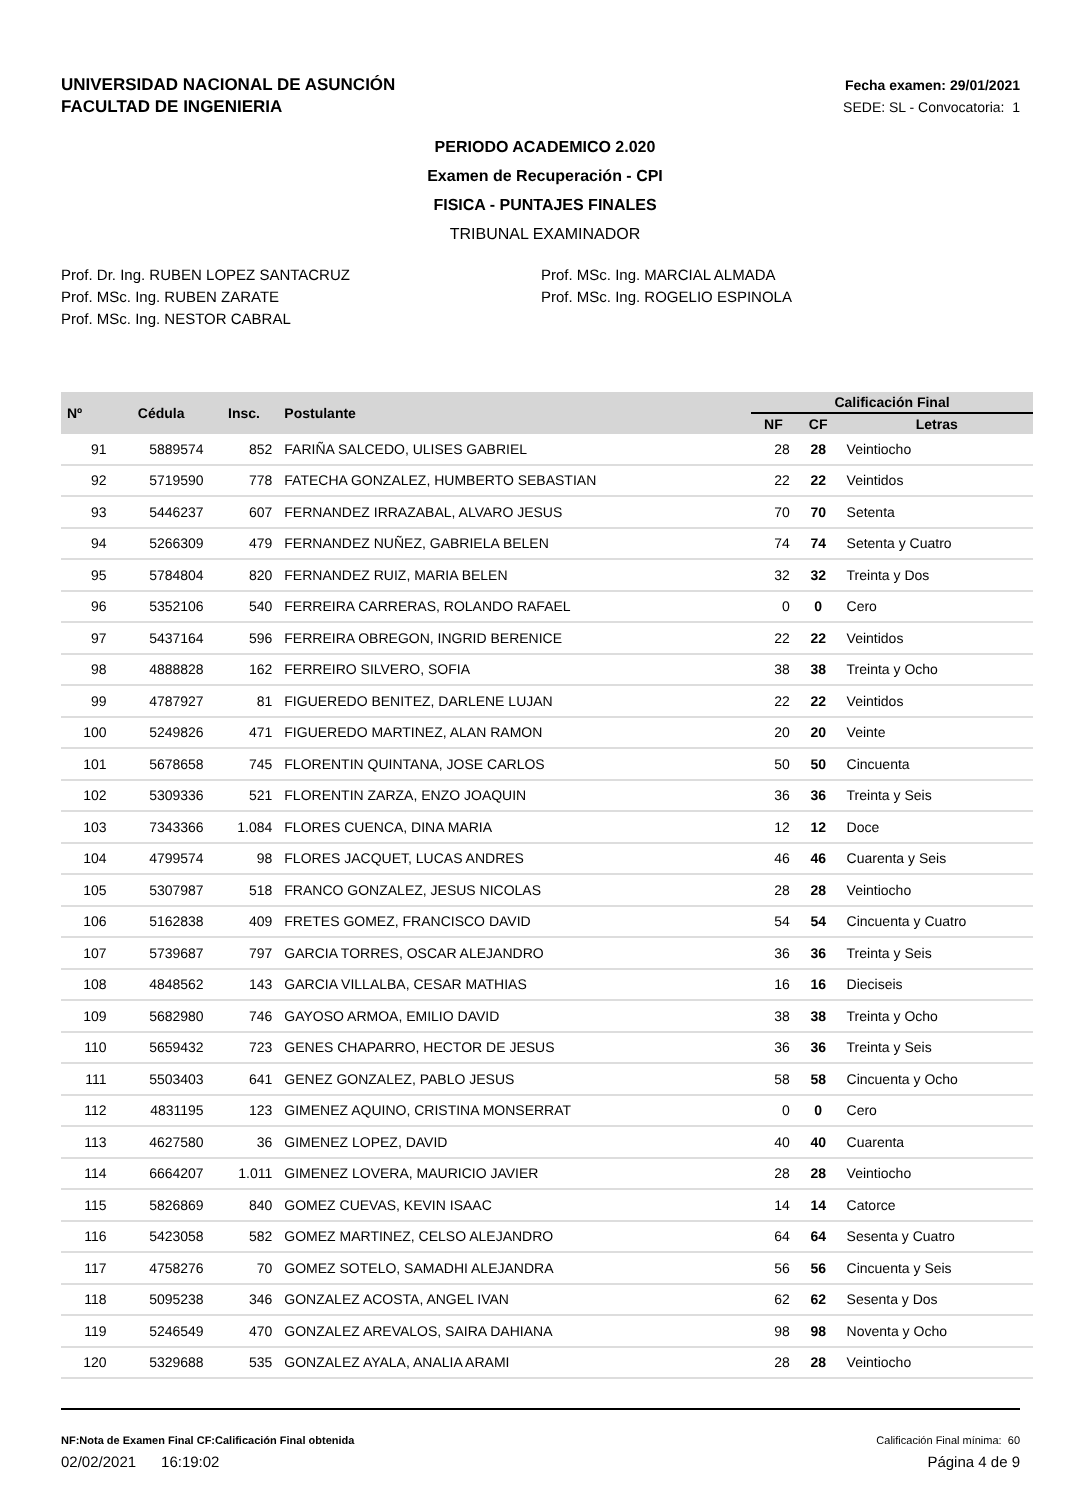UNIVERSIDAD NACIONAL DE ASUNCIÓN
FACULTAD DE INGENIERIA
Fecha examen: 29/01/2021
SEDE: SL - Convocatoria: 1
PERIODO ACADEMICO 2.020
Examen de Recuperación - CPI
FISICA - PUNTAJES FINALES
TRIBUNAL EXAMINADOR
Prof. Dr. Ing. RUBEN LOPEZ SANTACRUZ
Prof. MSc. Ing. RUBEN ZARATE
Prof. MSc. Ing. NESTOR CABRAL
Prof. MSc. Ing. MARCIAL ALMADA
Prof. MSc. Ing. ROGELIO ESPINOLA
| Nº | Cédula | Insc. | Postulante | Calificación Final | | |
| --- | --- | --- | --- | --- | --- | --- |
| | | | | NF | CF | Letras |
| 91 | 5889574 | 852 | FARIÑA SALCEDO, ULISES GABRIEL | 28 | 28 | Veintiocho |
| 92 | 5719590 | 778 | FATECHA GONZALEZ, HUMBERTO SEBASTIAN | 22 | 22 | Veintidos |
| 93 | 5446237 | 607 | FERNANDEZ IRRAZABAL, ALVARO JESUS | 70 | 70 | Setenta |
| 94 | 5266309 | 479 | FERNANDEZ NUÑEZ, GABRIELA BELEN | 74 | 74 | Setenta y Cuatro |
| 95 | 5784804 | 820 | FERNANDEZ RUIZ, MARIA BELEN | 32 | 32 | Treinta y Dos |
| 96 | 5352106 | 540 | FERREIRA CARRERAS, ROLANDO RAFAEL | 0 | 0 | Cero |
| 97 | 5437164 | 596 | FERREIRA OBREGON, INGRID BERENICE | 22 | 22 | Veintidos |
| 98 | 4888828 | 162 | FERREIRO SILVERO, SOFIA | 38 | 38 | Treinta y Ocho |
| 99 | 4787927 | 81 | FIGUEREDO BENITEZ, DARLENE LUJAN | 22 | 22 | Veintidos |
| 100 | 5249826 | 471 | FIGUEREDO MARTINEZ, ALAN RAMON | 20 | 20 | Veinte |
| 101 | 5678658 | 745 | FLORENTIN QUINTANA, JOSE CARLOS | 50 | 50 | Cincuenta |
| 102 | 5309336 | 521 | FLORENTIN ZARZA, ENZO JOAQUIN | 36 | 36 | Treinta y Seis |
| 103 | 7343366 | 1.084 | FLORES CUENCA, DINA MARIA | 12 | 12 | Doce |
| 104 | 4799574 | 98 | FLORES JACQUET, LUCAS ANDRES | 46 | 46 | Cuarenta y Seis |
| 105 | 5307987 | 518 | FRANCO GONZALEZ, JESUS NICOLAS | 28 | 28 | Veintiocho |
| 106 | 5162838 | 409 | FRETES GOMEZ, FRANCISCO DAVID | 54 | 54 | Cincuenta y Cuatro |
| 107 | 5739687 | 797 | GARCIA TORRES, OSCAR ALEJANDRO | 36 | 36 | Treinta y Seis |
| 108 | 4848562 | 143 | GARCIA VILLALBA, CESAR MATHIAS | 16 | 16 | Dieciseis |
| 109 | 5682980 | 746 | GAYOSO ARMOA, EMILIO DAVID | 38 | 38 | Treinta y Ocho |
| 110 | 5659432 | 723 | GENES CHAPARRO, HECTOR DE JESUS | 36 | 36 | Treinta y Seis |
| 111 | 5503403 | 641 | GENEZ GONZALEZ, PABLO JESUS | 58 | 58 | Cincuenta y Ocho |
| 112 | 4831195 | 123 | GIMENEZ AQUINO, CRISTINA MONSERRAT | 0 | 0 | Cero |
| 113 | 4627580 | 36 | GIMENEZ LOPEZ, DAVID | 40 | 40 | Cuarenta |
| 114 | 6664207 | 1.011 | GIMENEZ LOVERA, MAURICIO JAVIER | 28 | 28 | Veintiocho |
| 115 | 5826869 | 840 | GOMEZ CUEVAS, KEVIN ISAAC | 14 | 14 | Catorce |
| 116 | 5423058 | 582 | GOMEZ MARTINEZ, CELSO ALEJANDRO | 64 | 64 | Sesenta y Cuatro |
| 117 | 4758276 | 70 | GOMEZ SOTELO, SAMADHI ALEJANDRA | 56 | 56 | Cincuenta y Seis |
| 118 | 5095238 | 346 | GONZALEZ ACOSTA, ANGEL IVAN | 62 | 62 | Sesenta y Dos |
| 119 | 5246549 | 470 | GONZALEZ AREVALOS, SAIRA DAHIANA | 98 | 98 | Noventa y Ocho |
| 120 | 5329688 | 535 | GONZALEZ AYALA, ANALIA ARAMI | 28 | 28 | Veintiocho |
NF:Nota de Examen Final CF:Calificación Final obtenida Calificación Final mínima: 60
02/02/2021 16:19:02 Página 4 de 9